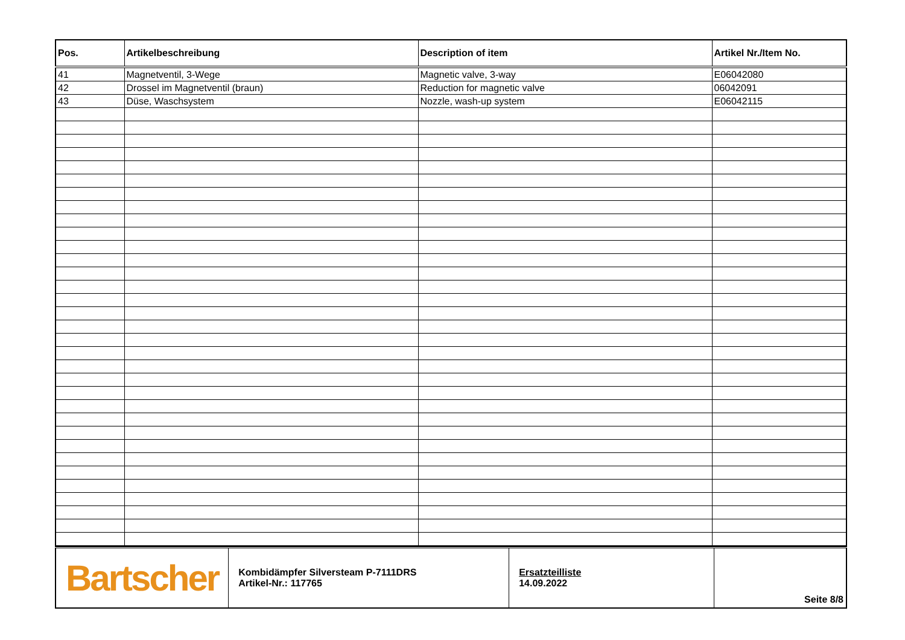| Pos. | Artikelbeschreibung | Description of item | Artikel Nr./Item No. |
| --- | --- | --- | --- |
| 41 | Magnetventil, 3-Wege | Magnetic valve, 3-way | E06042080 |
| 42 | Drossel im Magnetventil (braun) | Reduction for magnetic valve | 06042091 |
| 43 | Düse, Waschsystem | Nozzle, wash-up system | E06042115 |
| Bartscher | Kombidämpfer Silversteam P-7111DRS Artikel-Nr.: 117765 | Ersatzteilliste 14.09.2022 | Seite 8/8 |